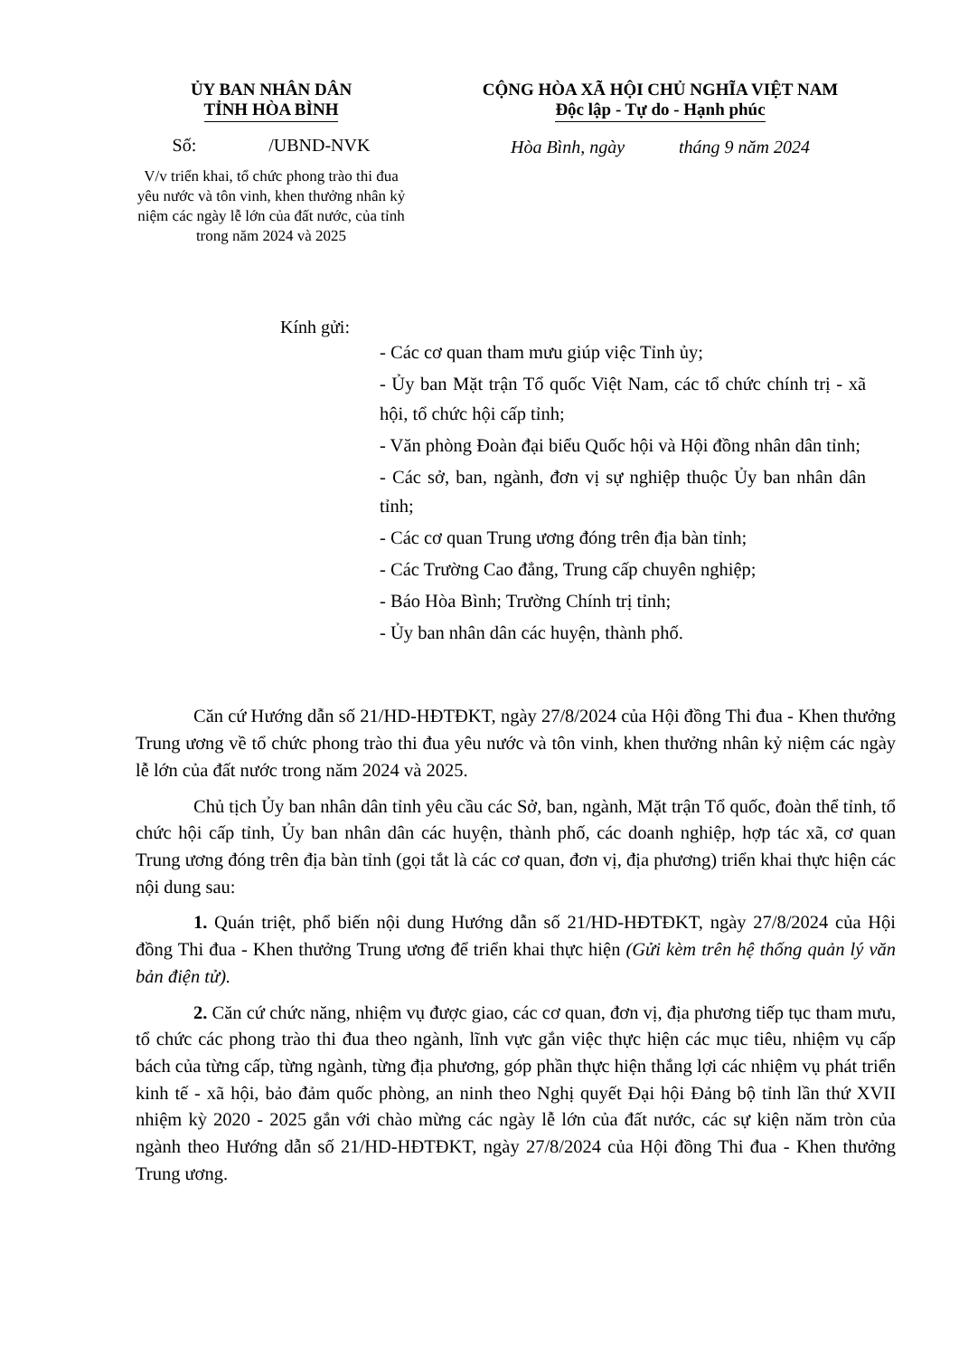ỦY BAN NHÂN DÂN
TỈNH HÒA BÌNH
Số: /UBND-NVK
V/v triển khai, tổ chức phong trào thi đua yêu nước và tôn vinh, khen thưởng nhân kỷ niệm các ngày lễ lớn của đất nước, của tỉnh trong năm 2024 và 2025
CỘNG HÒA XÃ HỘI CHỦ NGHĨA VIỆT NAM
Độc lập - Tự do - Hạnh phúc
Hòa Bình, ngày tháng 9 năm 2024
Kính gửi:
- Các cơ quan tham mưu giúp việc Tỉnh ủy;
- Ủy ban Mặt trận Tổ quốc Việt Nam, các tổ chức chính trị - xã hội, tổ chức hội cấp tỉnh;
- Văn phòng Đoàn đại biểu Quốc hội và Hội đồng nhân dân tỉnh;
- Các sở, ban, ngành, đơn vị sự nghiệp thuộc Ủy ban nhân dân tỉnh;
- Các cơ quan Trung ương đóng trên địa bàn tỉnh;
- Các Trường Cao đẳng, Trung cấp chuyên nghiệp;
- Báo Hòa Bình; Trường Chính trị tỉnh;
- Ủy ban nhân dân các huyện, thành phố.
Căn cứ Hướng dẫn số 21/HD-HĐTĐKT, ngày 27/8/2024 của Hội đồng Thi đua - Khen thưởng Trung ương về tổ chức phong trào thi đua yêu nước và tôn vinh, khen thưởng nhân kỷ niệm các ngày lễ lớn của đất nước trong năm 2024 và 2025.
Chủ tịch Ủy ban nhân dân tỉnh yêu cầu các Sở, ban, ngành, Mặt trận Tổ quốc, đoàn thể tỉnh, tổ chức hội cấp tỉnh, Ủy ban nhân dân các huyện, thành phố, các doanh nghiệp, hợp tác xã, cơ quan Trung ương đóng trên địa bàn tỉnh (gọi tắt là các cơ quan, đơn vị, địa phương) triển khai thực hiện các nội dung sau:
1. Quán triệt, phổ biến nội dung Hướng dẫn số 21/HD-HĐTĐKT, ngày 27/8/2024 của Hội đồng Thi đua - Khen thưởng Trung ương để triển khai thực hiện (Gửi kèm trên hệ thống quản lý văn bản điện tử).
2. Căn cứ chức năng, nhiệm vụ được giao, các cơ quan, đơn vị, địa phương tiếp tục tham mưu, tổ chức các phong trào thi đua theo ngành, lĩnh vực gắn việc thực hiện các mục tiêu, nhiệm vụ cấp bách của từng cấp, từng ngành, từng địa phương, góp phần thực hiện thắng lợi các nhiệm vụ phát triển kinh tế - xã hội, bảo đảm quốc phòng, an ninh theo Nghị quyết Đại hội Đảng bộ tỉnh lần thứ XVII nhiệm kỳ 2020 - 2025 gắn với chào mừng các ngày lễ lớn của đất nước, các sự kiện năm tròn của ngành theo Hướng dẫn số 21/HD-HĐTĐKT, ngày 27/8/2024 của Hội đồng Thi đua - Khen thưởng Trung ương.